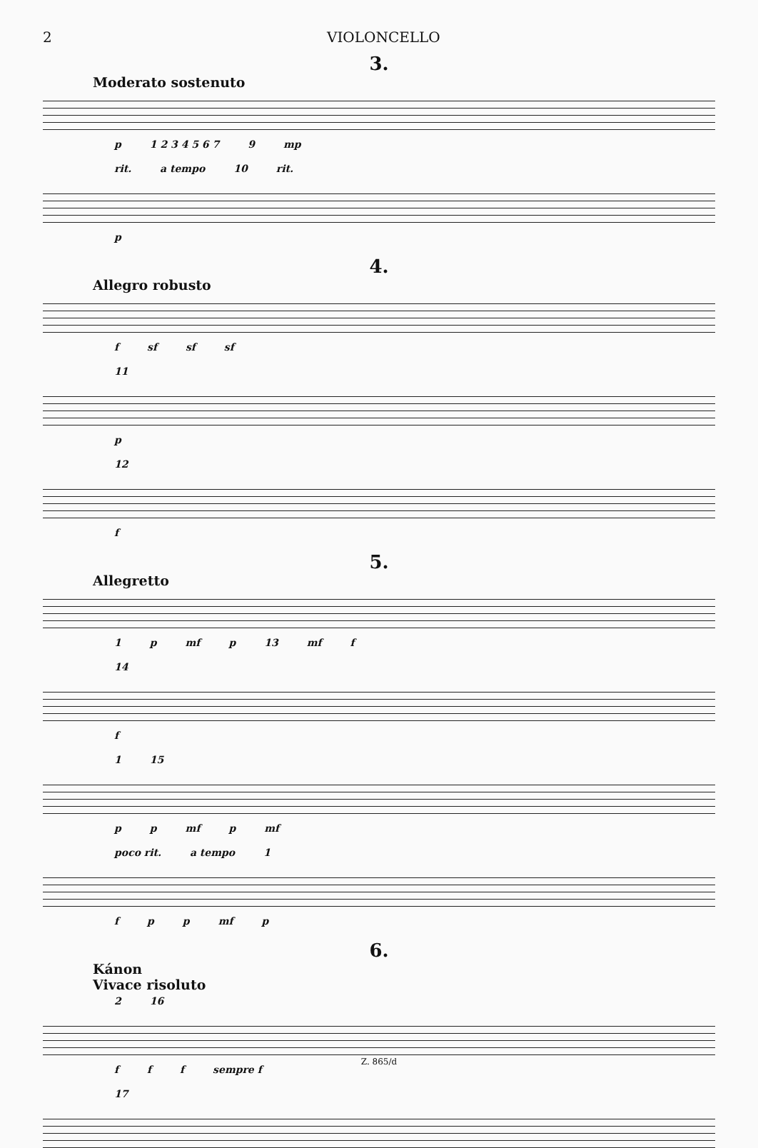2 VIOLONCELLO
3.
Moderato sostenuto
p 1 2 3 4 5 6 7 9 mp
rit. a tempo 10 rit.
p
4.
Allegro robusto
f sf sf sf
11
p
12
f
5.
Allegretto
1 p mf p 13 mf f
14
f
1 15
p p mf p mf
poco rit. a tempo 1
f p p mf p
6.
Kánon
Vivace risoluto
2 16
f f f sempre f
17
Z. 865/d